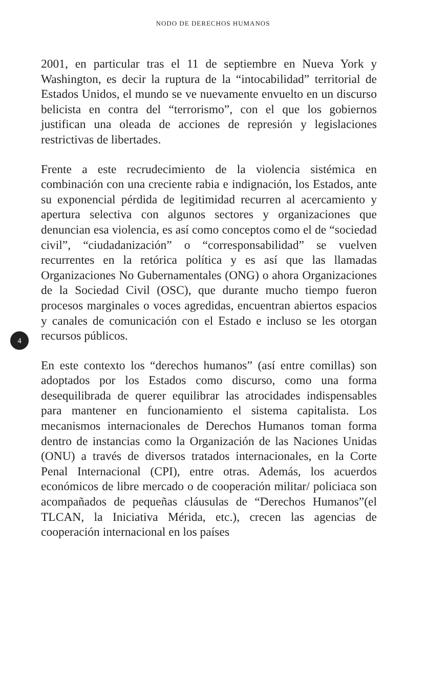NODO DE DERECHOS HUMANOS
2001, en particular tras el 11 de septiembre en Nueva York y Washington, es decir la ruptura de la “intocabilidad” territorial de Estados Unidos, el mundo se ve nuevamente envuelto en un discurso belicista en contra del “terrorismo”, con el que los gobiernos justifican una oleada de acciones de represión y legislaciones restrictivas de libertades.
Frente a este recrudecimiento de la violencia sistémica en combinación con una creciente rabia e indignación, los Estados, ante su exponencial pérdida de legitimidad recurren al acercamiento y apertura selectiva con algunos sectores y organizaciones que denuncian esa violencia, es así como conceptos como el de “sociedad civil”, “ciudadanización” o “corresponsabilidad” se vuelven recurrentes en la retórica política y es así que las llamadas Organizaciones No Gubernamentales (ONG) o ahora Organizaciones de la Sociedad Civil (OSC), que durante mucho tiempo fueron procesos marginales o voces agredidas, encuentran abiertos espacios y canales de comunicación con el Estado e incluso se les otorgan recursos públicos.
4
En este contexto los “derechos humanos” (así entre comillas) son adoptados por los Estados como discurso, como una forma desequilibrada de querer equilibrar las atrocidades indispensables para mantener en funcionamiento el sistema capitalista. Los mecanismos internacionales de Derechos Humanos toman forma dentro de instancias como la Organización de las Naciones Unidas (ONU) a través de diversos tratados internacionales, en la Corte Penal Internacional (CPI), entre otras. Además, los acuerdos económicos de libre mercado o de cooperación militar/ policiaca son acompañados de pequeñas cláusulas de “Derechos Humanos”(el TLCAN, la Iniciativa Mérida, etc.), crecen las agencias de cooperación internacional en los países